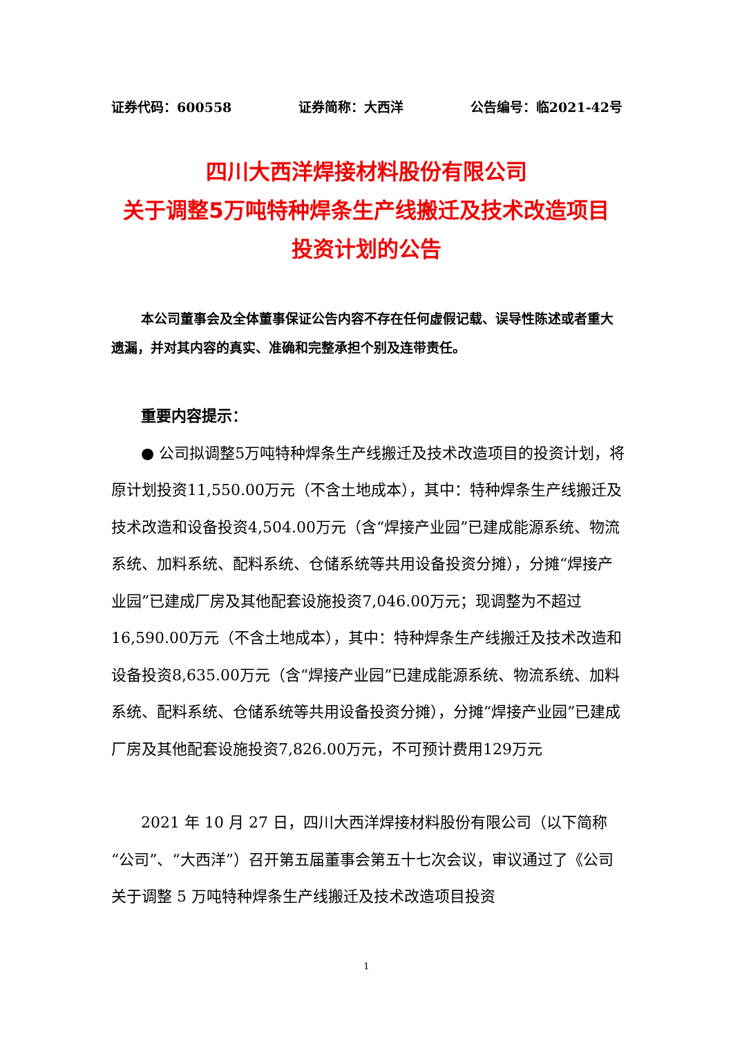证券代码：600558 证券简称：大西洋 公告编号：临2021-42号
四川大西洋焊接材料股份有限公司
关于调整5万吨特种焊条生产线搬迁及技术改造项目
投资计划的公告
本公司董事会及全体董事保证公告内容不存在任何虚假记载、误导性陈述或者重大遗漏，并对其内容的真实、准确和完整承担个别及连带责任。
重要内容提示：
● 公司拟调整5万吨特种焊条生产线搬迁及技术改造项目的投资计划，将原计划投资11,550.00万元（不含土地成本），其中：特种焊条生产线搬迁及技术改造和设备投资4,504.00万元（含“焊接产业园”已建成能源系统、物流系统、加料系统、配料系统、仓储系统等共用设备投资分摊），分摊“焊接产业园”已建成厂房及其他配套设施投资7,046.00万元；现调整为不超过16,590.00万元（不含土地成本），其中：特种焊条生产线搬迁及技术改造和设备投资8,635.00万元（含“焊接产业园”已建成能源系统、物流系统、加料系统、配料系统、仓储系统等共用设备投资分摊），分摊“焊接产业园”已建成厂房及其他配套设施投资7,826.00万元，不可预计费用129万元
2021 年 10 月 27 日，四川大西洋焊接材料股份有限公司（以下简称“公司”、“大西洋”）召开第五届董事会第五十七次会议，审议通过了《公司关于调整 5 万吨特种焊条生产线搬迁及技术改造项目投资
1